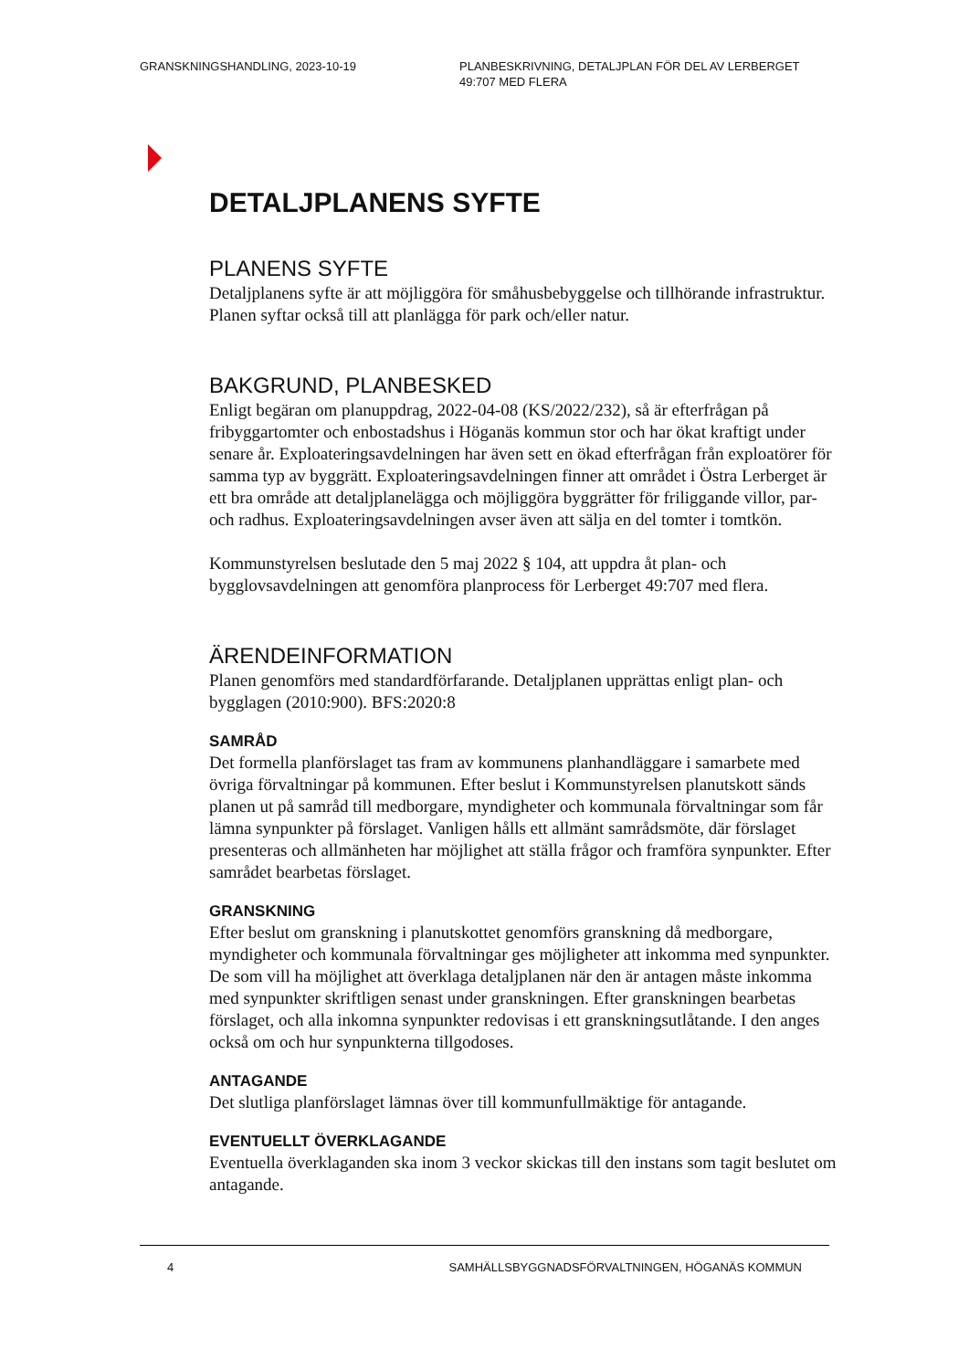GRANSKNINGSHANDLING, 2023-10-19 PLANBESKRIVNING, DETALJPLAN FÖR DEL AV LERBERGET 49:707 MED FLERA
DETALJPLANENS SYFTE
PLANENS SYFTE
Detaljplanens syfte är att möjliggöra för småhusbebyggelse och tillhörande infrastruktur. Planen syftar också till att planlägga för park och/eller natur.
BAKGRUND, PLANBESKED
Enligt begäran om planuppdrag, 2022-04-08 (KS/2022/232), så är efterfrågan på fribyggartomter och enbostadshus i Höganäs kommun stor och har ökat kraftigt under senare år. Exploateringsavdelningen har även sett en ökad efterfrågan från exploatörer för samma typ av byggrätt. Exploateringsavdelningen finner att området i Östra Lerberget är ett bra område att detaljplanelägga och möjliggöra byggrätter för friliggande villor, par- och radhus. Exploateringsavdelningen avser även att sälja en del tomter i tomtkön.
Kommunstyrelsen beslutade den 5 maj 2022 § 104, att uppdra åt plan- och bygglovsavdelningen att genomföra planprocess för Lerberget 49:707 med flera.
ÄRENDEINFORMATION
Planen genomförs med standardförfarande. Detaljplanen upprättas enligt plan- och bygglagen (2010:900). BFS:2020:8
SAMRÅD
Det formella planförslaget tas fram av kommunens planhandläggare i samarbete med övriga förvaltningar på kommunen. Efter beslut i Kommunstyrelsen planutskott sänds planen ut på samråd till medborgare, myndigheter och kommunala förvaltningar som får lämna synpunkter på förslaget. Vanligen hålls ett allmänt samrådsmöte, där förslaget presenteras och allmänheten har möjlighet att ställa frågor och framföra synpunkter. Efter samrådet bearbetas förslaget.
GRANSKNING
Efter beslut om granskning i planutskottet genomförs granskning då medborgare, myndigheter och kommunala förvaltningar ges möjligheter att inkomma med synpunkter. De som vill ha möjlighet att överklaga detaljplanen när den är antagen måste inkomma med synpunkter skriftligen senast under granskningen. Efter granskningen bearbetas förslaget, och alla inkomna synpunkter redovisas i ett granskningsutlåtande. I den anges också om och hur synpunkterna tillgodoses.
ANTAGANDE
Det slutliga planförslaget lämnas över till kommunfullmäktige för antagande.
EVENTUELLT ÖVERKLAGANDE
Eventuella överklaganden ska inom 3 veckor skickas till den instans som tagit beslutet om antagande.
4 SAMHÄLLSBYGGNADSFÖRVALTNINGEN, HÖGANÄS KOMMUN